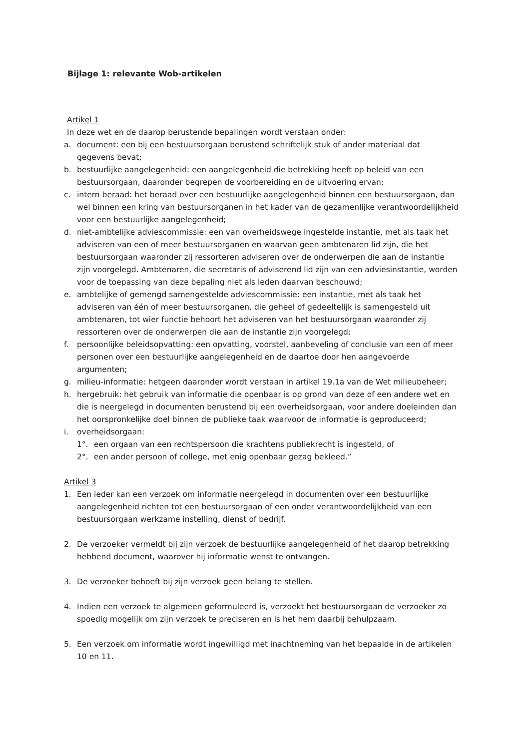Bijlage 1: relevante Wob-artikelen
Artikel 1
In deze wet en de daarop berustende bepalingen wordt verstaan onder:
a. document: een bij een bestuursorgaan berustend schriftelijk stuk of ander materiaal dat gegevens bevat;
b. bestuurlijke aangelegenheid: een aangelegenheid die betrekking heeft op beleid van een bestuursorgaan, daaronder begrepen de voorbereiding en de uitvoering ervan;
c. intern beraad: het beraad over een bestuurlijke aangelegenheid binnen een bestuursorgaan, dan wel binnen een kring van bestuursorganen in het kader van de gezamenlijke verantwoordelijkheid voor een bestuurlijke aangelegenheid;
d. niet-ambtelijke adviescommissie: een van overheidswege ingestelde instantie, met als taak het adviseren van een of meer bestuursorganen en waarvan geen ambtenaren lid zijn, die het bestuursorgaan waaronder zij ressorteren adviseren over de onderwerpen die aan de instantie zijn voorgelegd. Ambtenaren, die secretaris of adviserend lid zijn van een adviesinstantie, worden voor de toepassing van deze bepaling niet als leden daarvan beschouwd;
e. ambtelijke of gemengd samengestelde adviescommissie: een instantie, met als taak het adviseren van één of meer bestuursorganen, die geheel of gedeeltelijk is samengesteld uit ambtenaren, tot wier functie behoort het adviseren van het bestuursorgaan waaronder zij ressorteren over de onderwerpen die aan de instantie zijn voorgelegd;
f. persoonlijke beleidsopvatting: een opvatting, voorstel, aanbeveling of conclusie van een of meer personen over een bestuurlijke aangelegenheid en de daartoe door hen aangevoerde argumenten;
g. milieu-informatie: hetgeen daaronder wordt verstaan in artikel 19.1a van de Wet milieubeheer;
h. hergebruik: het gebruik van informatie die openbaar is op grond van deze of een andere wet en die is neergelegd in documenten berustend bij een overheidsorgaan, voor andere doeleinden dan het oorspronkelijke doel binnen de publieke taak waarvoor de informatie is geproduceerd;
i. overheidsorgaan:
1°. een orgaan van een rechtspersoon die krachtens publiekrecht is ingesteld, of
2°. een ander persoon of college, met enig openbaar gezag bekleed.”
Artikel 3
1. Een ieder kan een verzoek om informatie neergelegd in documenten over een bestuurlijke aangelegenheid richten tot een bestuursorgaan of een onder verantwoordelijkheid van een bestuursorgaan werkzame instelling, dienst of bedrijf.
2. De verzoeker vermeldt bij zijn verzoek de bestuurlijke aangelegenheid of het daarop betrekking hebbend document, waarover hij informatie wenst te ontvangen.
3. De verzoeker behoeft bij zijn verzoek geen belang te stellen.
4. Indien een verzoek te algemeen geformuleerd is, verzoekt het bestuursorgaan de verzoeker zo spoedig mogelijk om zijn verzoek te preciseren en is het hem daarbij behulpzaam.
5. Een verzoek om informatie wordt ingewilligd met inachtneming van het bepaalde in de artikelen 10 en 11.